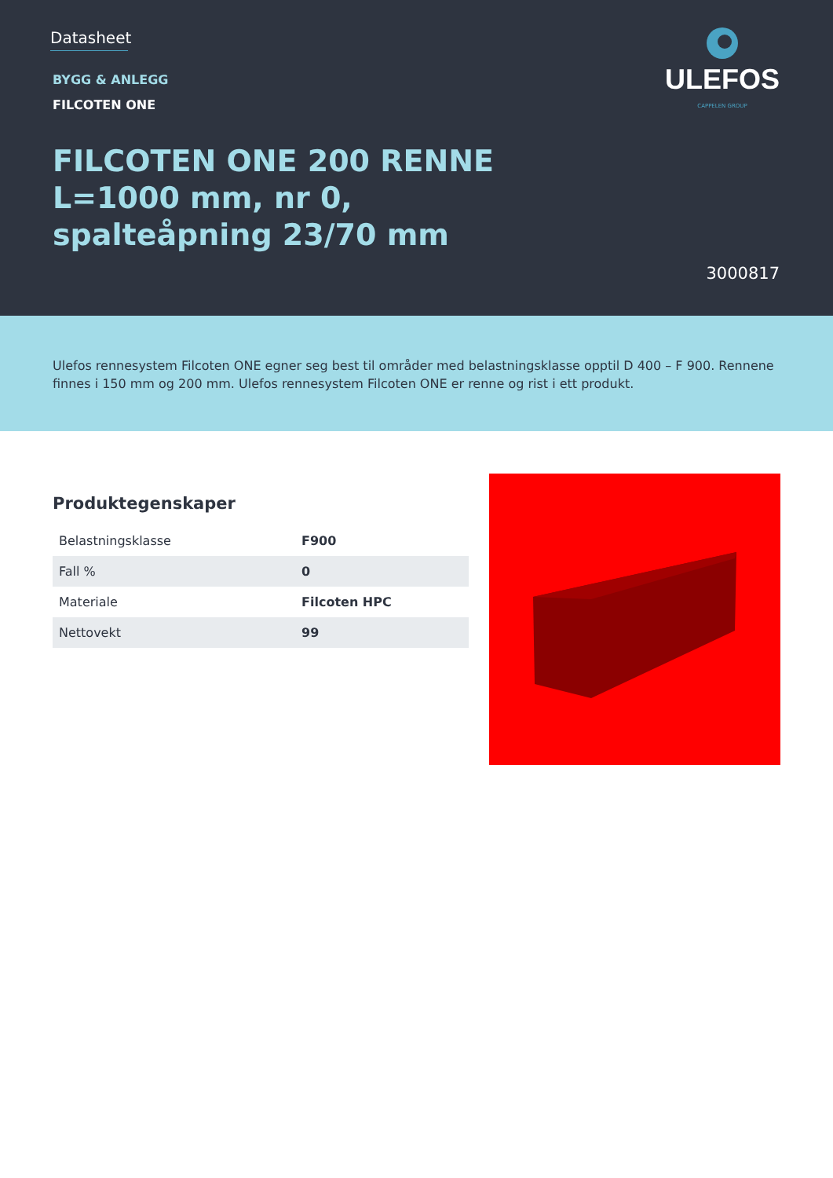Datasheet
BYGG & ANLEGG
FILCOTEN ONE
FILCOTEN ONE 200 RENNE
L=1000 mm, nr 0,
spalteåpning 23/70 mm
ULEFOS
CAPPELEN GROUP
3000817
Ulefos rennesystem Filcoten ONE egner seg best til områder med belastningsklasse opptil D 400 – F 900. Rennene finnes i 150 mm og 200 mm. Ulefos rennesystem Filcoten ONE er renne og rist i ett produkt.
Produktegenskaper
| Belastningsklasse | F900 |
| Fall % | 0 |
| Materiale | Filcoten HPC |
| Nettovekt | 99 |